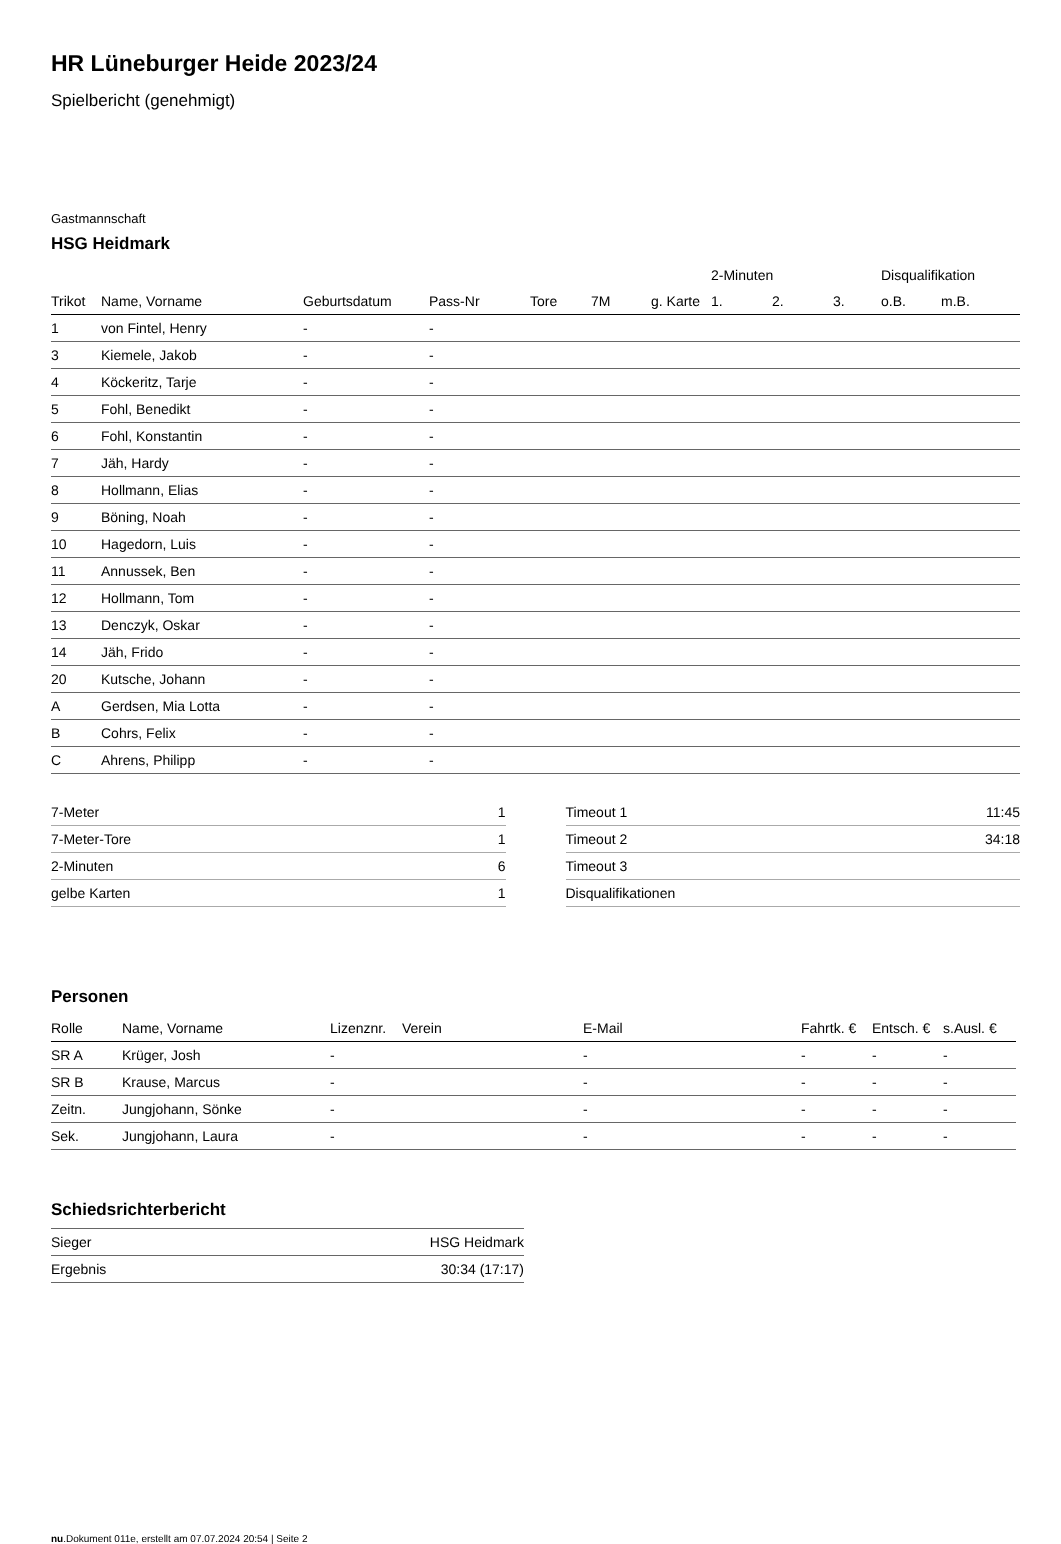HR Lüneburger Heide 2023/24
Spielbericht (genehmigt)
Gastmannschaft
HSG Heidmark
| | | | | | | | | 2-Minuten | | | Disqualifikation | |
| --- | --- | --- | --- | --- | --- | --- | --- | --- | --- | --- | --- | --- |
| Trikot | Name, Vorname | Geburtsdatum | Pass-Nr | Tore | 7M | g. Karte | | 1. | 2. | 3. | o.B. | m.B. |
| 1 | von Fintel, Henry | - | - | | | | | | | | | |
| 3 | Kiemele, Jakob | - | - | | | | | | | | | |
| 4 | Köckeritz, Tarje | - | - | | | | | | | | | |
| 5 | Fohl, Benedikt | - | - | | | | | | | | | |
| 6 | Fohl, Konstantin | - | - | | | | | | | | | |
| 7 | Jäh, Hardy | - | - | | | | | | | | | |
| 8 | Hollmann, Elias | - | - | | | | | | | | | |
| 9 | Böning, Noah | - | - | | | | | | | | | |
| 10 | Hagedorn, Luis | - | - | | | | | | | | | |
| 11 | Annussek, Ben | - | - | | | | | | | | | |
| 12 | Hollmann, Tom | - | - | | | | | | | | | |
| 13 | Denczyk, Oskar | - | - | | | | | | | | | |
| 14 | Jäh, Frido | - | - | | | | | | | | | |
| 20 | Kutsche, Johann | - | - | | | | | | | | | |
| A | Gerdsen, Mia Lotta | - | - | | | | | | | | | |
| B | Cohrs, Felix | - | - | | | | | | | | | |
| C | Ahrens, Philipp | - | - | | | | | | | | | |
| 7-Meter | 1 |
| 7-Meter-Tore | 1 |
| 2-Minuten | 6 |
| gelbe Karten | 1 |
| Timeout 1 | 11:45 |
| Timeout 2 | 34:18 |
| Timeout 3 | |
| Disqualifikationen | |
Personen
| Rolle | Name, Vorname | Lizenznr. | Verein | E-Mail | Fahrtk. € | Entsch. € | s.Ausl. € |
| --- | --- | --- | --- | --- | --- | --- | --- |
| SR A | Krüger, Josh | - | | - | - | - | - |
| SR B | Krause, Marcus | - | | - | - | - | - |
| Zeitn. | Jungjohann, Sönke | - | | - | - | - | - |
| Sek. | Jungjohann, Laura | - | | - | - | - | - |
Schiedsrichterbericht
| Sieger | HSG Heidmark |
| Ergebnis | 30:34 (17:17) |
nu.Dokument 011e, erstellt am 07.07.2024 20:54 | Seite 2